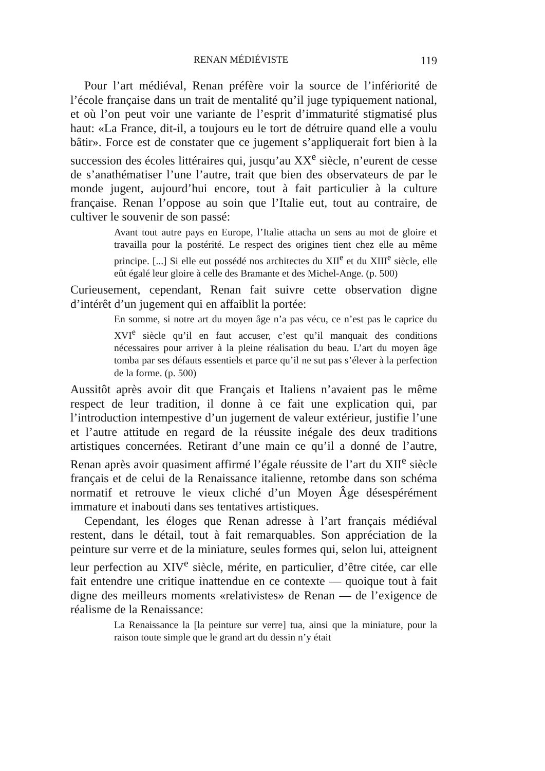RENAN MÉDIÉVISTE 119
Pour l’art médiéval, Renan préfère voir la source de l’infériorité de l’école française dans un trait de mentalité qu’il juge typiquement national, et où l’on peut voir une variante de l’esprit d’immaturité stigmatisé plus haut: «La France, dit-il, a toujours eu le tort de détruire quand elle a voulu bâtir». Force est de constater que ce jugement s’appliquerait fort bien à la succession des écoles littéraires qui, jusqu’au XX<sup>e</sup> siècle, n’eurent de cesse de s’anathématiser l’une l’autre, trait que bien des observateurs de par le monde jugent, aujourd’hui encore, tout à fait particulier à la culture française. Renan l’oppose au soin que l’Italie eut, tout au contraire, de cultiver le souvenir de son passé:
Avant tout autre pays en Europe, l’Italie attacha un sens au mot de gloire et travailla pour la postérité. Le respect des origines tient chez elle au même principe. [...] Si elle eut possédé nos architectes du XII<sup>e</sup> et du XIII<sup>e</sup> siècle, elle eût égalé leur gloire à celle des Bramante et des Michel-Ange. (p. 500)
Curieusement, cependant, Renan fait suivre cette observation digne d’intérêt d’un jugement qui en affaiblit la portée:
En somme, si notre art du moyen âge n’a pas vécu, ce n’est pas le caprice du XVI<sup>e</sup> siècle qu’il en faut accuser, c’est qu’il manquait des conditions nécessaires pour arriver à la pleine réalisation du beau. L’art du moyen âge tomba par ses défauts essentiels et parce qu’il ne sut pas s’élever à la perfection de la forme. (p. 500)
Aussitôt après avoir dit que Français et Italiens n’avaient pas le même respect de leur tradition, il donne à ce fait une explication qui, par l’introduction intempestive d’un jugement de valeur extérieur, justifie l’une et l’autre attitude en regard de la réussite inégale des deux traditions artistiques concernées. Retirant d’une main ce qu’il a donné de l’autre, Renan après avoir quasiment affirmé l’égale réussite de l’art du XII<sup>e</sup> siècle français et de celui de la Renaissance italienne, retombe dans son schéma normatif et retrouve le vieux cliché d’un Moyen Âge désespérément immature et inabouti dans ses tentatives artistiques.
Cependant, les éloges que Renan adresse à l’art français médiéval restent, dans le détail, tout à fait remarquables. Son appréciation de la peinture sur verre et de la miniature, seules formes qui, selon lui, atteignent leur perfection au XIV<sup>e</sup> siècle, mérite, en particulier, d’être citée, car elle fait entendre une critique inattendue en ce contexte — quoique tout à fait digne des meilleurs moments «relativistes» de Renan — de l’exigence de réalisme de la Renaissance:
La Renaissance la [la peinture sur verre] tua, ainsi que la miniature, pour la raison toute simple que le grand art du dessin n’y était